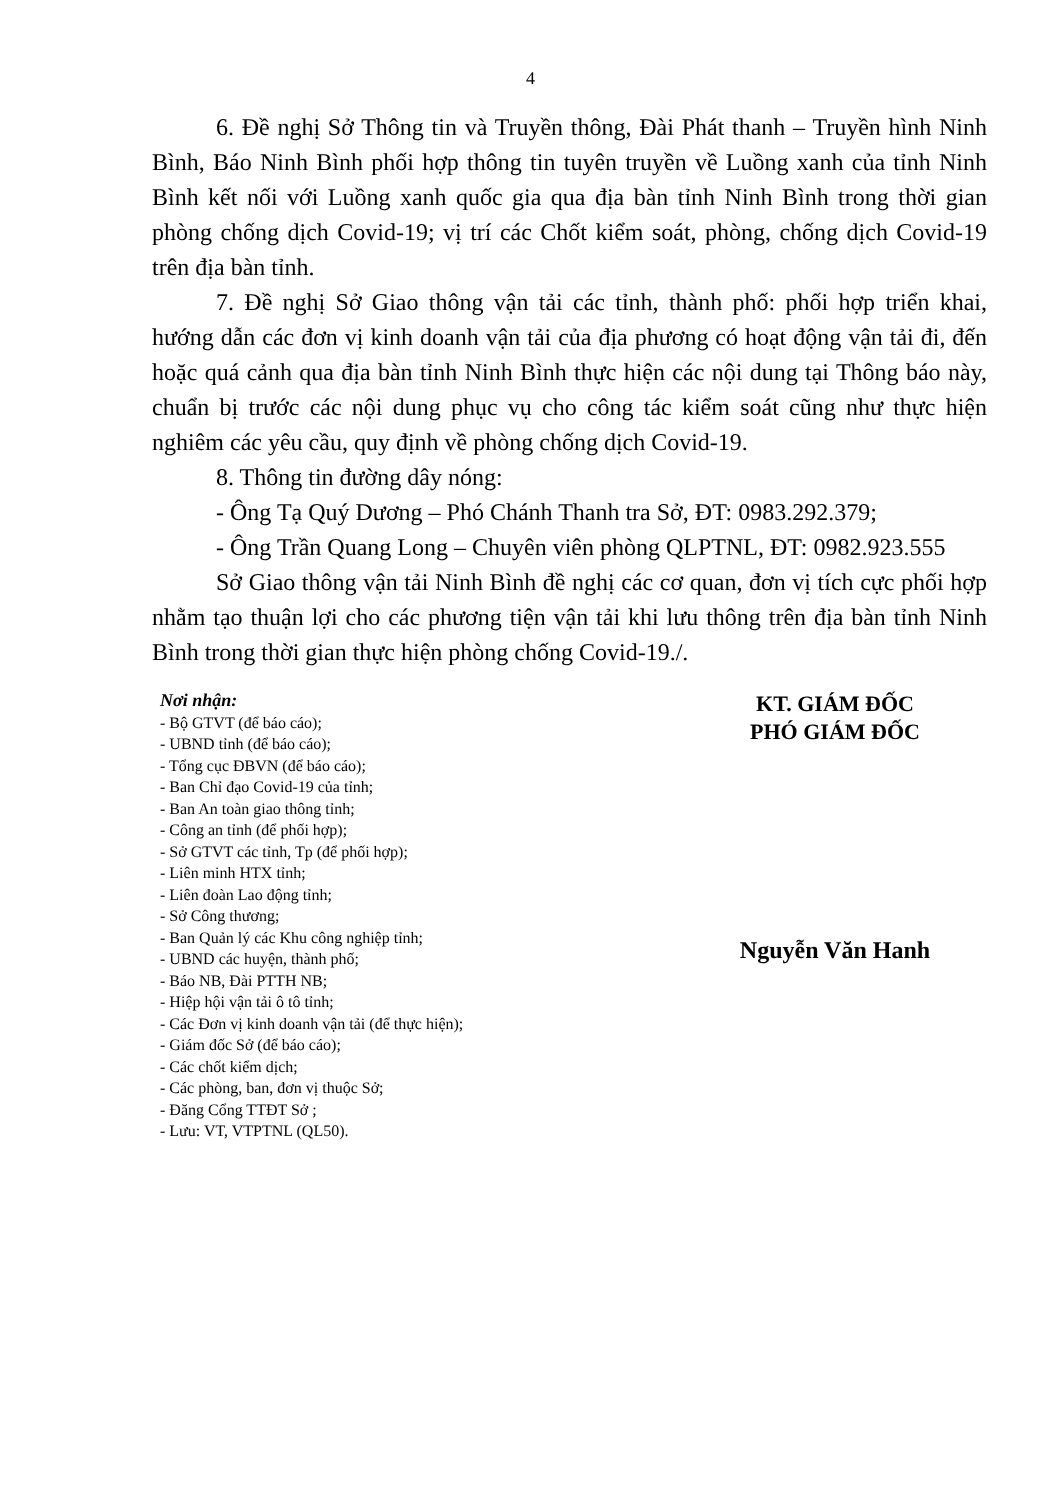4
6. Đề nghị Sở Thông tin và Truyền thông, Đài Phát thanh – Truyền hình Ninh Bình, Báo Ninh Bình phối hợp thông tin tuyên truyền về Luồng xanh của tỉnh Ninh Bình kết nối với Luồng xanh quốc gia qua địa bàn tỉnh Ninh Bình trong thời gian phòng chống dịch Covid-19; vị trí các Chốt kiểm soát, phòng, chống dịch Covid-19 trên địa bàn tỉnh.
7. Đề nghị Sở Giao thông vận tải các tỉnh, thành phố: phối hợp triển khai, hướng dẫn các đơn vị kinh doanh vận tải của địa phương có hoạt động vận tải đi, đến hoặc quá cảnh qua địa bàn tỉnh Ninh Bình thực hiện các nội dung tại Thông báo này, chuẩn bị trước các nội dung phục vụ cho công tác kiểm soát cũng như thực hiện nghiêm các yêu cầu, quy định về phòng chống dịch Covid-19.
8. Thông tin đường dây nóng:
- Ông Tạ Quý Dương – Phó Chánh Thanh tra Sở, ĐT: 0983.292.379;
- Ông Trần Quang Long – Chuyên viên phòng QLPTNL, ĐT: 0982.923.555
Sở Giao thông vận tải Ninh Bình đề nghị các cơ quan, đơn vị tích cực phối hợp nhằm tạo thuận lợi cho các phương tiện vận tải khi lưu thông trên địa bàn tỉnh Ninh Bình trong thời gian thực hiện phòng chống Covid-19./.
Nơi nhận:
- Bộ GTVT (để báo cáo);
- UBND tỉnh (để báo cáo);
- Tổng cục ĐBVN (để báo cáo);
- Ban Chỉ đạo Covid-19 của tỉnh;
- Ban An toàn giao thông tỉnh;
- Công an tỉnh (để phối hợp);
- Sở GTVT các tỉnh, Tp (để phối hợp);
- Liên minh HTX tỉnh;
- Liên đoàn Lao động tỉnh;
- Sở Công thương;
- Ban Quản lý các Khu công nghiệp tỉnh;
- UBND các huyện, thành phố;
- Báo NB, Đài PTTH NB;
- Hiệp hội vận tải ô tô tỉnh;
- Các Đơn vị kinh doanh vận tải (để thực hiện);
- Giám đốc Sở (để báo cáo);
- Các chốt kiểm dịch;
- Các phòng, ban, đơn vị thuộc Sở;
- Đăng Cổng TTĐT Sở ;
- Lưu: VT, VTPTNL (QL50).
KT. GIÁM ĐỐC
PHÓ GIÁM ĐỐC
Nguyễn Văn Hanh